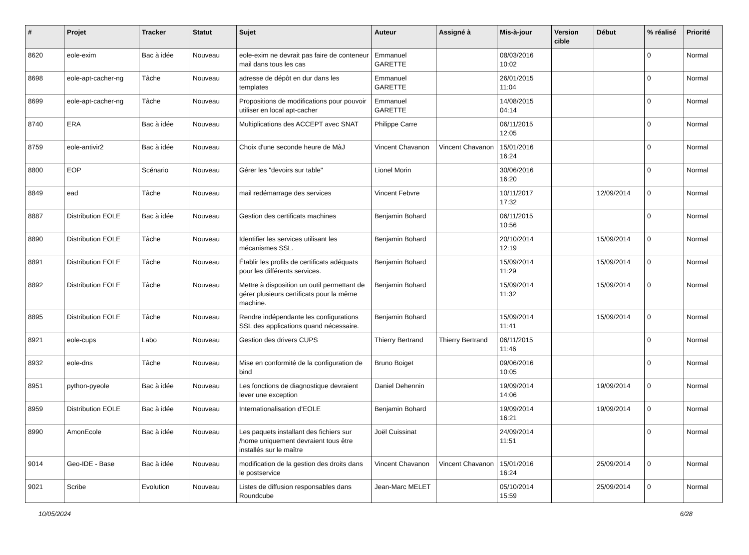| # | Projet | Tracker | Statut | Sujet | Auteur | Assigné à | Mis-à-jour | Version cible | Début | % réalisé | Priorité |
| --- | --- | --- | --- | --- | --- | --- | --- | --- | --- | --- | --- |
| 8620 | eole-exim | Bac à idée | Nouveau | eole-exim ne devrait pas faire de conteneur mail dans tous les cas | Emmanuel GARETTE | | 08/03/2016 10:02 | | | 0 | Normal |
| 8698 | eole-apt-cacher-ng | Tâche | Nouveau | adresse de dépôt en dur dans les templates | Emmanuel GARETTE | | 26/01/2015 11:04 | | | 0 | Normal |
| 8699 | eole-apt-cacher-ng | Tâche | Nouveau | Propositions de modifications pour pouvoir utiliser en local apt-cacher | Emmanuel GARETTE | | 14/08/2015 04:14 | | | 0 | Normal |
| 8740 | ERA | Bac à idée | Nouveau | Multiplications des ACCEPT avec SNAT | Philippe Carre | | 06/11/2015 12:05 | | | 0 | Normal |
| 8759 | eole-antivir2 | Bac à idée | Nouveau | Choix d'une seconde heure de MàJ | Vincent Chavanon | Vincent Chavanon | 15/01/2016 16:24 | | | 0 | Normal |
| 8800 | EOP | Scénario | Nouveau | Gérer les "devoirs sur table" | Lionel Morin | | 30/06/2016 16:20 | | | 0 | Normal |
| 8849 | ead | Tâche | Nouveau | mail redémarrage des services | Vincent Febvre | | 10/11/2017 17:32 | | 12/09/2014 | 0 | Normal |
| 8887 | Distribution EOLE | Bac à idée | Nouveau | Gestion des certificats machines | Benjamin Bohard | | 06/11/2015 10:56 | | | 0 | Normal |
| 8890 | Distribution EOLE | Tâche | Nouveau | Identifier les services utilisant les mécanismes SSL. | Benjamin Bohard | | 20/10/2014 12:19 | | 15/09/2014 | 0 | Normal |
| 8891 | Distribution EOLE | Tâche | Nouveau | Établir les profils de certificats adéquats pour les différents services. | Benjamin Bohard | | 15/09/2014 11:29 | | 15/09/2014 | 0 | Normal |
| 8892 | Distribution EOLE | Tâche | Nouveau | Mettre à disposition un outil permettant de gérer plusieurs certificats pour la même machine. | Benjamin Bohard | | 15/09/2014 11:32 | | 15/09/2014 | 0 | Normal |
| 8895 | Distribution EOLE | Tâche | Nouveau | Rendre indépendante les configurations SSL des applications quand nécessaire. | Benjamin Bohard | | 15/09/2014 11:41 | | 15/09/2014 | 0 | Normal |
| 8921 | eole-cups | Labo | Nouveau | Gestion des drivers CUPS | Thierry Bertrand | Thierry Bertrand | 06/11/2015 11:46 | | | 0 | Normal |
| 8932 | eole-dns | Tâche | Nouveau | Mise en conformité de la configuration de bind | Bruno Boiget | | 09/06/2016 10:05 | | | 0 | Normal |
| 8951 | python-pyeole | Bac à idée | Nouveau | Les fonctions de diagnostique devraient lever une exception | Daniel Dehennin | | 19/09/2014 14:06 | | 19/09/2014 | 0 | Normal |
| 8959 | Distribution EOLE | Bac à idée | Nouveau | Internationalisation d'EOLE | Benjamin Bohard | | 19/09/2014 16:21 | | 19/09/2014 | 0 | Normal |
| 8990 | AmonEcole | Bac à idée | Nouveau | Les paquets installant des fichiers sur /home uniquement devraient tous être installés sur le maître | Joël Cuissinat | | 24/09/2014 11:51 | | | 0 | Normal |
| 9014 | Geo-IDE - Base | Bac à idée | Nouveau | modification de la gestion des droits dans le postservice | Vincent Chavanon | Vincent Chavanon | 15/01/2016 16:24 | | 25/09/2014 | 0 | Normal |
| 9021 | Scribe | Evolution | Nouveau | Listes de diffusion responsables dans Roundcube | Jean-Marc MELET | | 05/10/2014 15:59 | | 25/09/2014 | 0 | Normal |
10/05/2024 6/28